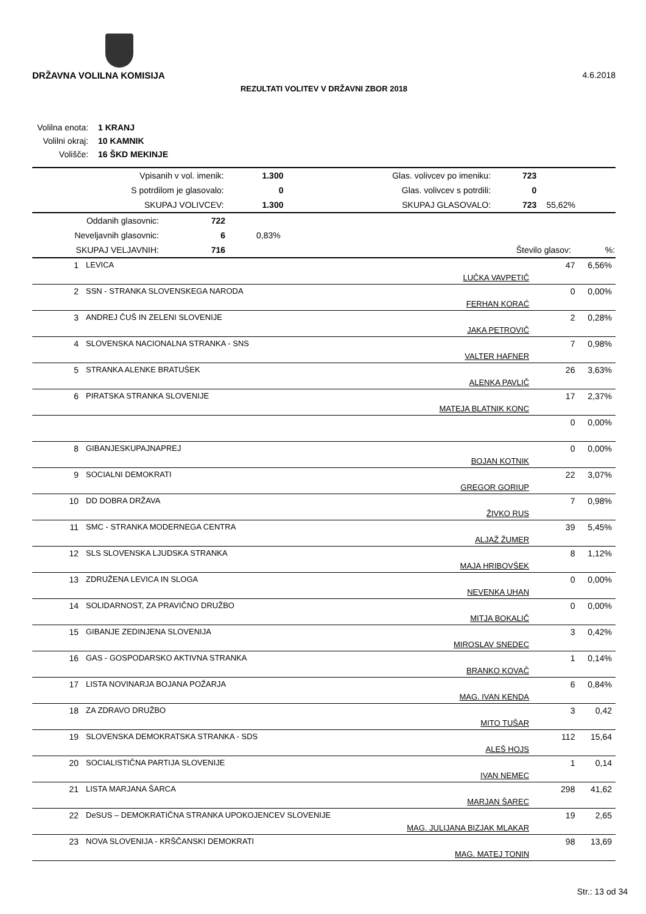DRŽAVNA VOLILNA KOMISIJA 4.6.2018
REZULTATI VOLITEV V DRŽAVNI ZBOR 2018
| Volilna enota: | 1 KRANJ |
| Volilni okraj: | 10 KAMNIK |
| Volišče: | 16 ŠKD MEKINJE |
| Vpisanih v vol. imenik: | 1.300 | Glas. volivcev po imeniku: | 723 | |
| S potrdilom je glasovalo: | 0 | Glas. volivcev s potrdili: | 0 | |
| SKUPAJ VOLIVCEV: | 1.300 | SKUPAJ GLASOVALO: | 723 | 55,62% |
| Oddanih glasovnic: | 722 | | | |
| Neveljavnih glasovnic: | 6 | 0,83% | | |
| SKUPAJ VELJAVNIH: | 716 | | Število glasov: | %: |
| 1 | LEVICA | LUČKA VAVPETIČ | 47 | 6,56% |
| 2 | SSN - STRANKA SLOVENSKEGA NARODA | FERHAN KORAĆ | 0 | 0,00% |
| 3 | ANDREJ ČUŠ IN ZELENI SLOVENIJE | JAKA PETROVIČ | 2 | 0,28% |
| 4 | SLOVENSKA NACIONALNA STRANKA - SNS | VALTER HAFNER | 7 | 0,98% |
| 5 | STRANKA ALENKE BRATUŠEK | ALENKA PAVLIČ | 26 | 3,63% |
| 6 | PIRATSKA STRANKA SLOVENIJE | MATEJA BLATNIK KONC | 17 | 2,37% |
| | | | 0 | 0,00% |
| 8 | GIBANJESKUPAJNAPREJ | BOJAN KOTNIK | 0 | 0,00% |
| 9 | SOCIALNI DEMOKRATI | GREGOR GORIUP | 22 | 3,07% |
| 10 | DD DOBRA DRŽAVA | ŽIVKO RUS | 7 | 0,98% |
| 11 | SMC - STRANKA MODERNEGA CENTRA | ALJAŽ ŽUMER | 39 | 5,45% |
| 12 | SLS SLOVENSKA LJUDSKA STRANKA | MAJA HRIBOVŠEK | 8 | 1,12% |
| 13 | ZDRUŽENA LEVICA IN SLOGA | NEVENKA UHAN | 0 | 0,00% |
| 14 | SOLIDARNOST, ZA PRAVIČNO DRUŽBO | MITJA BOKALIČ | 0 | 0,00% |
| 15 | GIBANJE ZEDINJENA SLOVENIJA | MIROSLAV SNEDEC | 3 | 0,42% |
| 16 | GAS - GOSPODARSKO AKTIVNA STRANKA | BRANKO KOVAČ | 1 | 0,14% |
| 17 | LISTA NOVINARJA BOJANA POŽARJA | MAG. IVAN KENDA | 6 | 0,84% |
| 18 | ZA ZDRAVO DRUŽBO | MITO TUŠAR | 3 | 0,42 |
| 19 | SLOVENSKA DEMOKRATSKA STRANKA - SDS | ALEŠ HOJS | 112 | 15,64 |
| 20 | SOCIALISTIČNA PARTIJA SLOVENIJE | IVAN NEMEC | 1 | 0,14 |
| 21 | LISTA MARJANA ŠARCA | MARJAN ŠAREC | 298 | 41,62 |
| 22 | DeSUS – DEMOKRATIČNA STRANKA UPOKOJENCEV SLOVENIJE | MAG. JULIJANA BIZJAK MLAKAR | 19 | 2,65 |
| 23 | NOVA SLOVENIJA - KRŠČANSKI DEMOKRATI | MAG. MATEJ TONIN | 98 | 13,69 |
Str.: 13 od 34